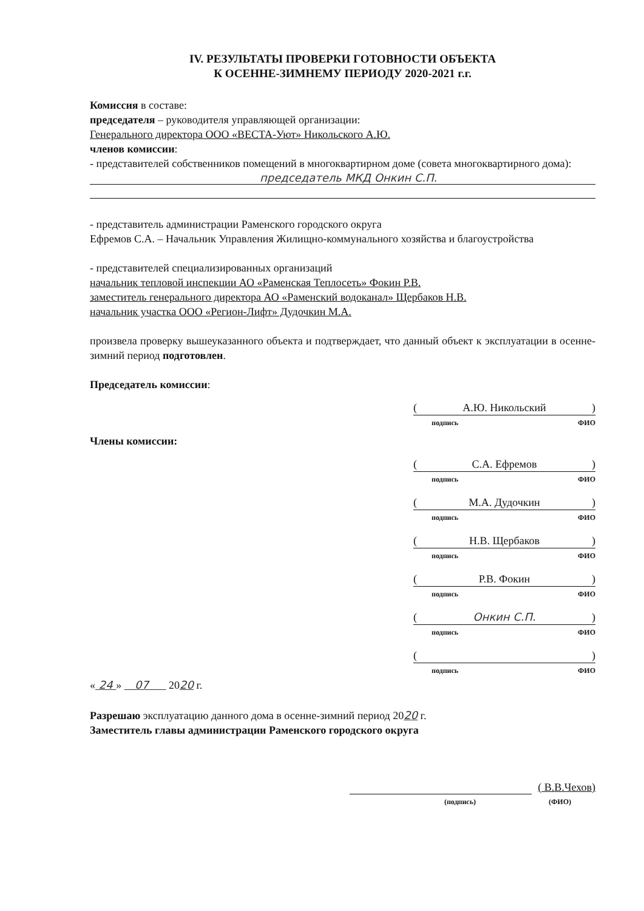IV. РЕЗУЛЬТАТЫ ПРОВЕРКИ ГОТОВНОСТИ ОБЪЕКТА
К ОСЕННЕ-ЗИМНЕМУ ПЕРИОДУ 2020-2021 г.г.
Комиссия в составе:
председателя – руководителя управляющей организации:
Генерального директора ООО «ВЕСТА-Уют» Никольского А.Ю.
членов комиссии:
- представителей собственников помещений в многоквартирном доме (совета многоквартирного дома):
председатель МКД Онкин С.П.
- представитель администрации Раменского городского округа
Ефремов С.А. – Начальник Управления Жилищно-коммунального хозяйства и благоустройства
- представителей специализированных организаций
начальник тепловой инспекции АО «Раменская Теплосеть» Фокин Р.В.
заместитель генерального директора АО «Раменский водоканал» Щербаков Н.В.
начальник участка ООО «Регион-Лифт» Дудочкин М.А.
произвела проверку вышеуказанного объекта и подтверждает, что данный объект к эксплуатации в осенне-зимний период подготовлен.
Председатель комиссии:
(А.Ю. Никольский)
подпись ФИО
Члены комиссии:
(С.А. Ефремов)
подпись ФИО
(М.А. Дудочкин)
подпись ФИО
(Н.В. Щербаков)
подпись ФИО
(Р.В. Фокин)
подпись ФИО
(Онкин С.П.)
подпись ФИО
( )
подпись ФИО
« 24 » 07 2020 г.
Разрешаю эксплуатацию данного дома в осенне-зимний период 2020 г.
Заместитель главы администрации Раменского городского округа
( В.В.Чехов)
(подпись) (ФИО)